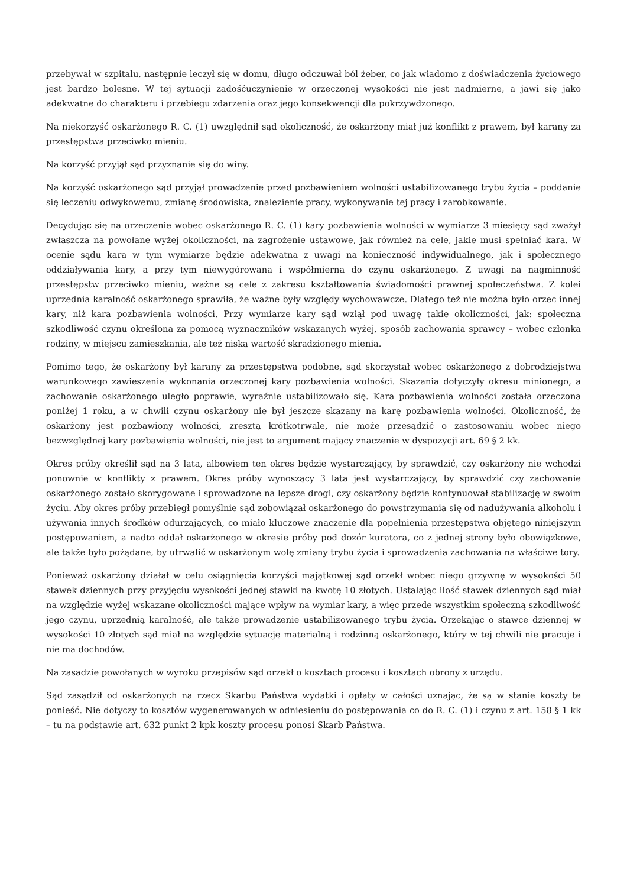przebywał w szpitalu, następnie leczył się w domu, długo odczuwał ból żeber, co jak wiadomo z doświadczenia życiowego jest bardzo bolesne. W tej sytuacji zadośćuczynienie w orzeczonej wysokości nie jest nadmierne, a jawi się jako adekwatne do charakteru i przebiegu zdarzenia oraz jego konsekwencji dla pokrzywdzonego.
Na niekorzyść oskarżonego R. C. (1) uwzględnił sąd okoliczność, że oskarżony miał już konflikt z prawem, był karany za przestępstwa przeciwko mieniu.
Na korzyść przyjął sąd przyznanie się do winy.
Na korzyść oskarżonego sąd przyjął prowadzenie przed pozbawieniem wolności ustabilizowanego trybu życia – poddanie się leczeniu odwykowemu, zmianę środowiska, znalezienie pracy, wykonywanie tej pracy i zarobkowanie.
Decydując się na orzeczenie wobec oskarżonego R. C. (1) kary pozbawienia wolności w wymiarze 3 miesięcy sąd zważył zwłaszcza na powołane wyżej okoliczności, na zagrożenie ustawowe, jak również na cele, jakie musi spełniać kara. W ocenie sądu kara w tym wymiarze będzie adekwatna z uwagi na konieczność indywidualnego, jak i społecznego oddziaływania kary, a przy tym niewygórowana i współmierna do czynu oskarżonego. Z uwagi na nagminność przestępstw przeciwko mieniu, ważne są cele z zakresu kształtowania świadomości prawnej społeczeństwa. Z kolei uprzednia karalność oskarżonego sprawiła, że ważne były względy wychowawcze. Dlatego też nie można było orzec innej kary, niż kara pozbawienia wolności. Przy wymiarze kary sąd wziął pod uwagę takie okoliczności, jak: społeczna szkodliwość czynu określona za pomocą wyznaczników wskazanych wyżej, sposób zachowania sprawcy – wobec członka rodziny, w miejscu zamieszkania, ale też niską wartość skradzionego mienia.
Pomimo tego, że oskarżony był karany za przestępstwa podobne, sąd skorzystał wobec oskarżonego z dobrodziejstwa warunkowego zawieszenia wykonania orzeczonej kary pozbawienia wolności. Skazania dotyczyły okresu minionego, a zachowanie oskarżonego uległo poprawie, wyraźnie ustabilizowało się. Kara pozbawienia wolności została orzeczona poniżej 1 roku, a w chwili czynu oskarżony nie był jeszcze skazany na karę pozbawienia wolności. Okoliczność, że oskarżony jest pozbawiony wolności, zresztą krótkotrwale, nie może przesądzić o zastosowaniu wobec niego bezwzględnej kary pozbawienia wolności, nie jest to argument mający znaczenie w dyspozycji art. 69 § 2 kk.
Okres próby określił sąd na 3 lata, albowiem ten okres będzie wystarczający, by sprawdzić, czy oskarżony nie wchodzi ponownie w konflikty z prawem. Okres próby wynoszący 3 lata jest wystarczający, by sprawdzić czy zachowanie oskarżonego zostało skorygowane i sprowadzone na lepsze drogi, czy oskarżony będzie kontynuował stabilizację w swoim życiu. Aby okres próby przebiegł pomyślnie sąd zobowiązał oskarżonego do powstrzymania się od nadużywania alkoholu i używania innych środków odurzających, co miało kluczowe znaczenie dla popełnienia przestępstwa objętego niniejszym postępowaniem, a nadto oddał oskarżonego w okresie próby pod dozór kuratora, co z jednej strony było obowiązkowe, ale także było pożądane, by utrwalić w oskarżonym wolę zmiany trybu życia i sprowadzenia zachowania na właściwe tory.
Ponieważ oskarżony działał w celu osiągnięcia korzyści majątkowej sąd orzekł wobec niego grzywnę w wysokości 50 stawek dziennych przy przyjęciu wysokości jednej stawki na kwotę 10 złotych. Ustalając ilość stawek dziennych sąd miał na względzie wyżej wskazane okoliczności mające wpływ na wymiar kary, a więc przede wszystkim społeczną szkodliwość jego czynu, uprzednią karalność, ale także prowadzenie ustabilizowanego trybu życia. Orzekając o stawce dziennej w wysokości 10 złotych sąd miał na względzie sytuację materialną i rodzinną oskarżonego, który w tej chwili nie pracuje i nie ma dochodów.
Na zasadzie powołanych w wyroku przepisów sąd orzekł o kosztach procesu i kosztach obrony z urzędu.
Sąd zasądził od oskarżonych na rzecz Skarbu Państwa wydatki i opłaty w całości uznając, że są w stanie koszty te ponieść. Nie dotyczy to kosztów wygenerowanych w odniesieniu do postępowania co do R. C. (1) i czynu z art. 158 § 1 kk – tu na podstawie art. 632 punkt 2 kpk koszty procesu ponosi Skarb Państwa.